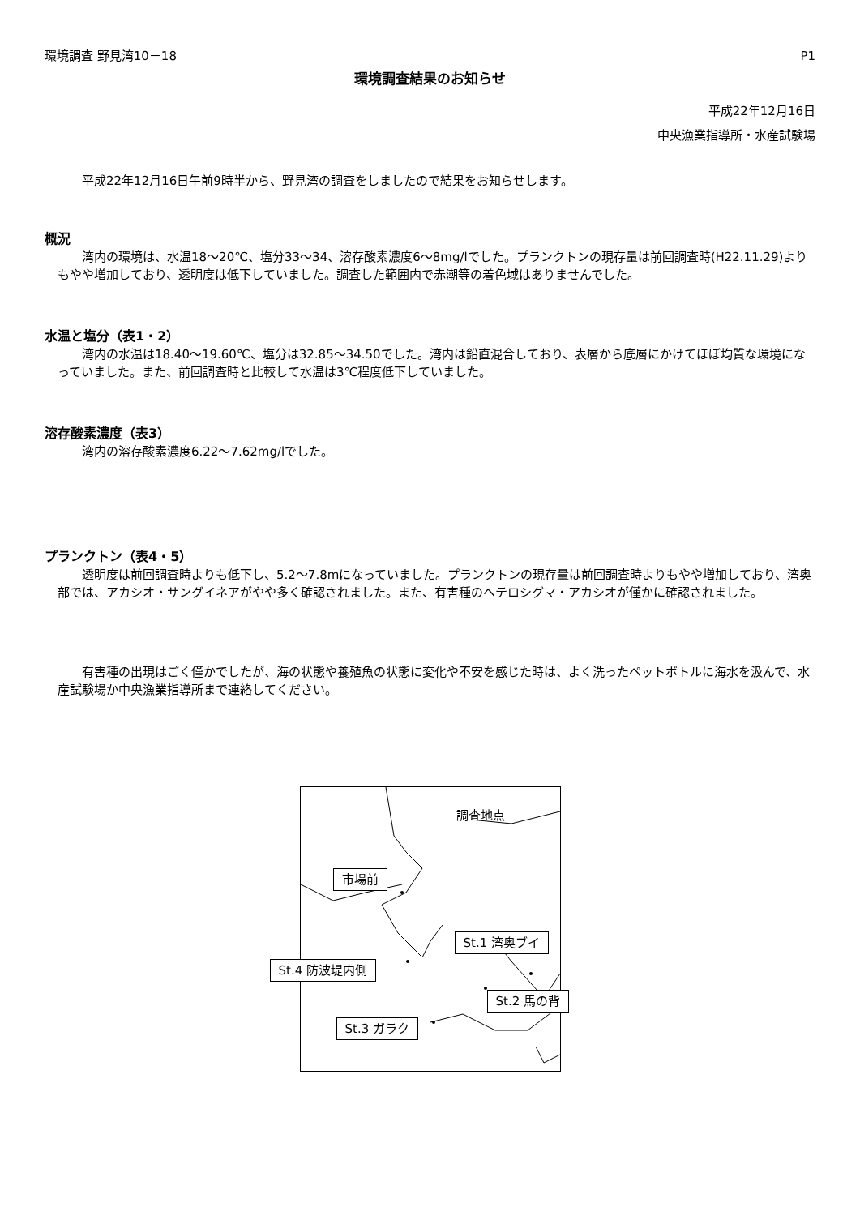環境調査 野見湾10－18 P1
環境調査結果のお知らせ
平成22年12月16日
中央漁業指導所・水産試験場
平成22年12月16日午前9時半から、野見湾の調査をしましたので結果をお知らせします。
概況
湾内の環境は、水温18～20℃、塩分33～34、溶存酸素濃度6～8mg/lでした。プランクトンの現存量は前回調査時(H22.11.29)よりもやや増加しており、透明度は低下していました。調査した範囲内で赤潮等の着色域はありませんでした。
水温と塩分（表1・2）
湾内の水温は18.40～19.60℃、塩分は32.85～34.50でした。湾内は鉛直混合しており、表層から底層にかけてほぼ均質な環境になっていました。また、前回調査時と比較して水温は3℃程度低下していました。
溶存酸素濃度（表3）
湾内の溶存酸素濃度6.22～7.62mg/lでした。
プランクトン（表4・5）
透明度は前回調査時よりも低下し、5.2～7.8mになっていました。プランクトンの現存量は前回調査時よりもやや増加しており、湾奥部では、アカシオ・サングイネアがやや多く確認されました。また、有害種のヘテロシグマ・アカシオが僅かに確認されました。
有害種の出現はごく僅かでしたが、海の状態や養殖魚の状態に変化や不安を感じた時は、よく洗ったペットボトルに海水を汲んで、水産試験場か中央漁業指導所まで連絡してください。
調査地点
市場前
St.1 湾奥ブイ
St.4 防波堤内側
St.2 馬の背
St.3 ガラク